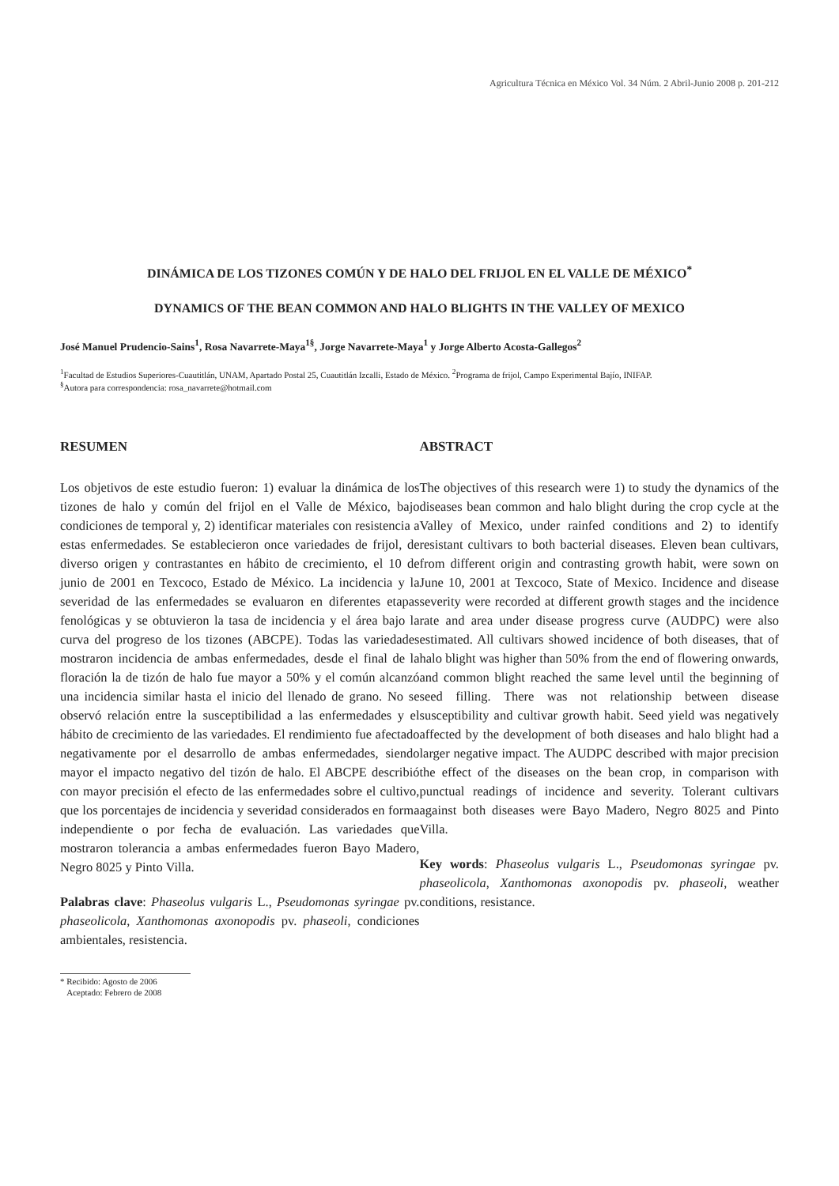Agricultura Técnica en México Vol. 34 Núm. 2 Abril-Junio 2008 p. 201-212
DINÁMICA DE LOS TIZONES COMÚN Y DE HALO DEL FRIJOL EN EL VALLE DE MÉXICO<sup>*</sup>
DYNAMICS OF THE BEAN COMMON AND HALO BLIGHTS IN THE VALLEY OF MEXICO
José Manuel Prudencio-Sains<sup>1</sup>, Rosa Navarrete-Maya<sup>1§</sup>, Jorge Navarrete-Maya<sup>1</sup> y Jorge Alberto Acosta-Gallegos<sup>2</sup>
<sup>1</sup> Facultad de Estudios Superiores-Cuautitlán, UNAM, Apartado Postal 25, Cuautitlán Izcalli, Estado de México. <sup>2</sup>Programa de frijol, Campo Experimental Bajío, INIFAP.
<sup>§</sup> Autora para correspondencia: rosa_navarrete@hotmail.com
RESUMEN
Los objetivos de este estudio fueron: 1) evaluar la dinámica de los tizones de halo y común del frijol en el Valle de México, bajo condiciones de temporal y, 2) identificar materiales con resistencia a estas enfermedades. Se establecieron once variedades de frijol, de diverso origen y contrastantes en hábito de crecimiento, el 10 de junio de 2001 en Texcoco, Estado de México. La incidencia y la severidad de las enfermedades se evaluaron en diferentes etapas fenológicas y se obtuvieron la tasa de incidencia y el área bajo la curva del progreso de los tizones (ABCPE). Todas las variedades mostraron incidencia de ambas enfermedades, desde el final de la floración la de tizón de halo fue mayor a 50% y el común alcanzó una incidencia similar hasta el inicio del llenado de grano. No se observó relación entre la susceptibilidad a las enfermedades y el hábito de crecimiento de las variedades. El rendimiento fue afectado negativamente por el desarrollo de ambas enfermedades, siendo mayor el impacto negativo del tizón de halo. El ABCPE describió con mayor precisión el efecto de las enfermedades sobre el cultivo, que los porcentajes de incidencia y severidad considerados en forma independiente o por fecha de evaluación. Las variedades que mostraron tolerancia a ambas enfermedades fueron Bayo Madero, Negro 8025 y Pinto Villa.
Palabras clave: Phaseolus vulgaris L., Pseudomonas syringae pv. phaseolicola, Xanthomonas axonopodis pv. phaseoli, condiciones ambientales, resistencia.
* Recibido: Agosto de 2006
Aceptado: Febrero de 2008
ABSTRACT
The objectives of this research were 1) to study the dynamics of the diseases bean common and halo blight during the crop cycle at the Valley of Mexico, under rainfed conditions and 2) to identify resistant cultivars to both bacterial diseases. Eleven bean cultivars, from different origin and contrasting growth habit, were sown on June 10, 2001 at Texcoco, State of Mexico. Incidence and disease severity were recorded at different growth stages and the incidence rate and area under disease progress curve (AUDPC) were also estimated. All cultivars showed incidence of both diseases, that of halo blight was higher than 50% from the end of flowering onwards, and common blight reached the same level until the beginning of seed filling. There was not relationship between disease susceptibility and cultivar growth habit. Seed yield was negatively affected by the development of both diseases and halo blight had a larger negative impact. The AUDPC described with major precision the effect of the diseases on the bean crop, in comparison with punctual readings of incidence and severity. Tolerant cultivars against both diseases were Bayo Madero, Negro 8025 and Pinto Villa.
Key words: Phaseolus vulgaris L., Pseudomonas syringae pv. phaseolicola, Xanthomonas axonopodis pv. phaseoli, weather conditions, resistance.